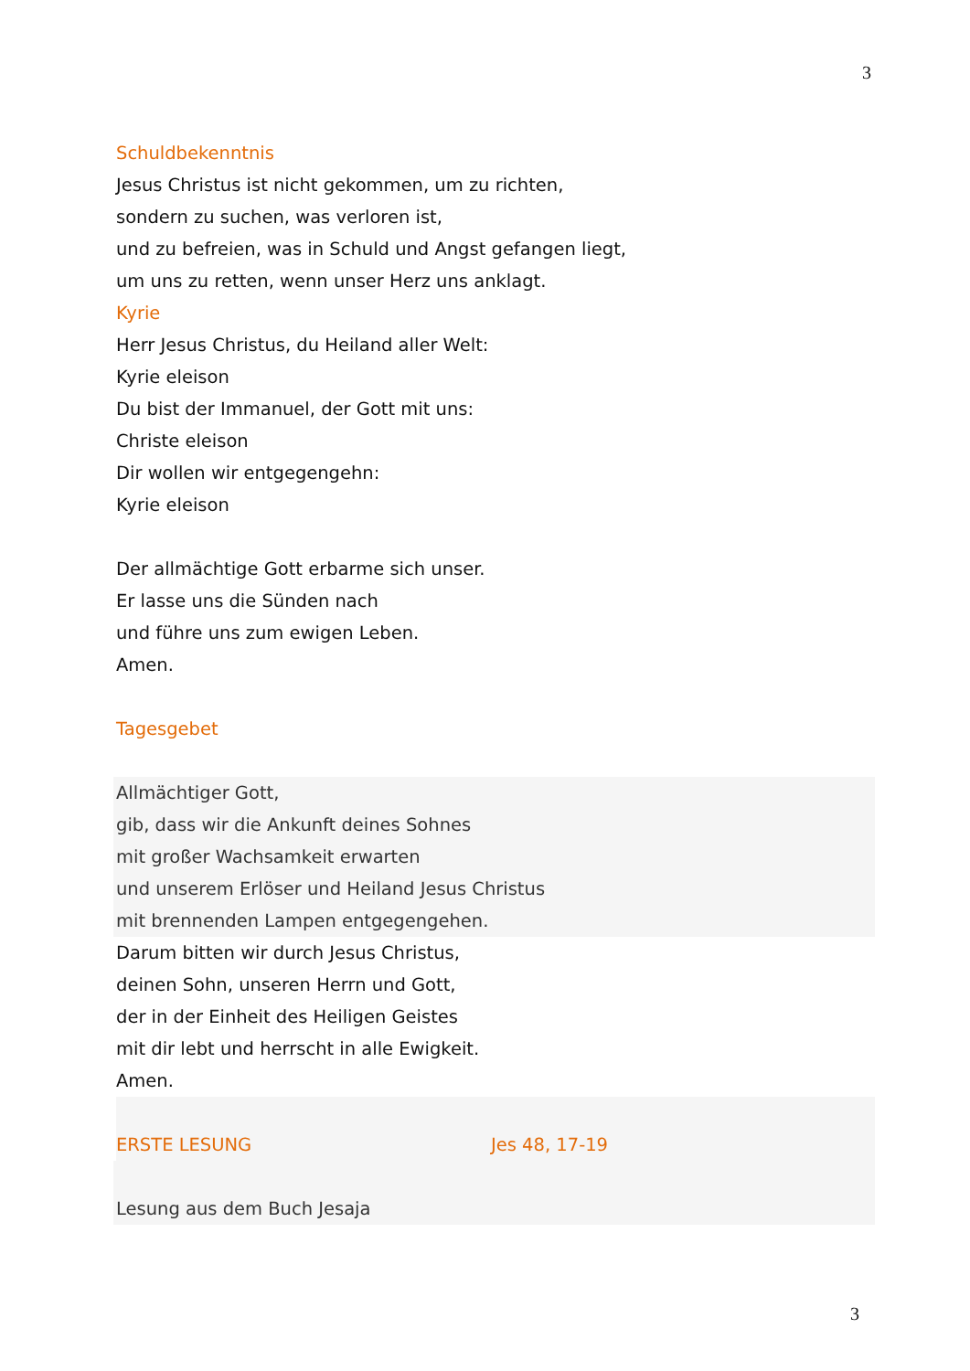3
Schuldbekenntnis
Jesus Christus ist nicht gekommen, um zu richten,
sondern zu suchen, was verloren ist,
und zu befreien, was in Schuld und Angst gefangen liegt,
um uns zu retten, wenn unser Herz uns anklagt.
Kyrie
Herr Jesus Christus, du Heiland aller Welt:
Kyrie eleison
Du bist der Immanuel, der Gott mit uns:
Christe eleison
Dir wollen wir entgegengehn:
Kyrie eleison
Der allmächtige Gott erbarme sich unser.
Er lasse uns die Sünden nach
und führe uns zum ewigen Leben.
Amen.
Tagesgebet
Allmächtiger Gott,
gib, dass wir die Ankunft deines Sohnes
mit großer Wachsamkeit erwarten
und unserem Erlöser und Heiland Jesus Christus
mit brennenden Lampen entgegengehen.
Darum bitten wir durch Jesus Christus,
deinen Sohn, unseren Herrn und Gott,
der in der Einheit des Heiligen Geistes
mit dir lebt und herrscht in alle Ewigkeit.
Amen.
ERSTE LESUNG Jes 48, 17-19
Lesung aus dem Buch Jesaja
3